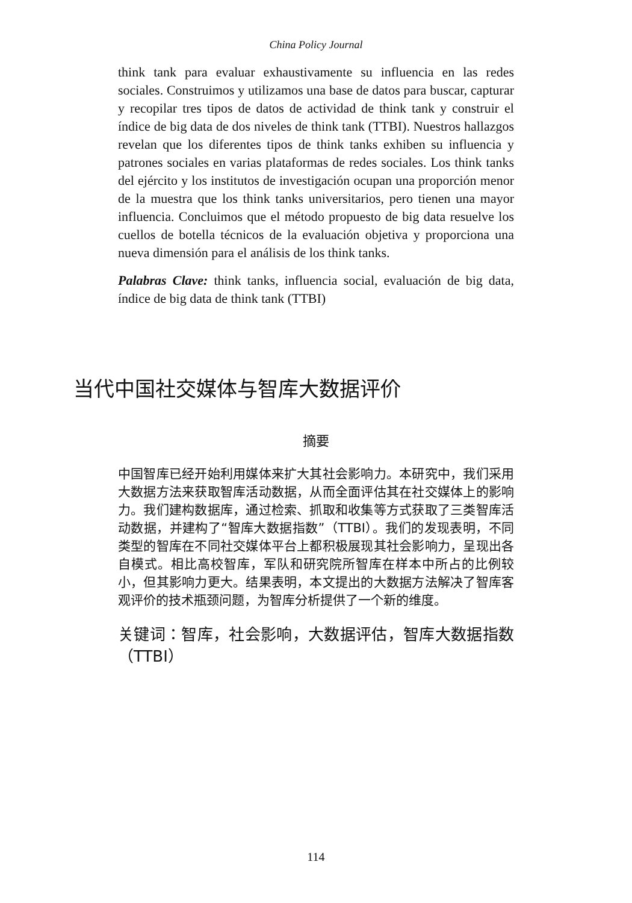China Policy Journal
think tank para evaluar exhaustivamente su influencia en las redes sociales. Construimos y utilizamos una base de datos para buscar, capturar y recopilar tres tipos de datos de actividad de think tank y construir el índice de big data de dos niveles de think tank (TTBI). Nuestros hallazgos revelan que los diferentes tipos de think tanks exhiben su influencia y patrones sociales en varias plataformas de redes sociales. Los think tanks del ejército y los institutos de investigación ocupan una proporción menor de la muestra que los think tanks universitarios, pero tienen una mayor influencia. Concluimos que el método propuesto de big data resuelve los cuellos de botella técnicos de la evaluación objetiva y proporciona una nueva dimensión para el análisis de los think tanks.
Palabras Clave: think tanks, influencia social, evaluación de big data, índice de big data de think tank (TTBI)
当代中国社交媒体与智库大数据评价
摘要
中国智库已经开始利用媒体来扩大其社会影响力。本研究中，我们采用大数据方法来获取智库活动数据，从而全面评估其在社交媒体上的影响力。我们建构数据库，通过检索、抓取和收集等方式获取了三类智库活动数据，并建构了“智库大数据指数”（TTBI）。我们的发现表明，不同类型的智库在不同社交媒体平台上都积极展现其社会影响力，呈现出各自模式。相比高校智库，军队和研究院所智库在样本中所占的比例较小，但其影响力更大。结果表明，本文提出的大数据方法解决了智库客观评价的技术瓶颈问题，为智库分析提供了一个新的维度。
关键词：智库，社会影响，大数据评估，智库大数据指数（TTBI）
114